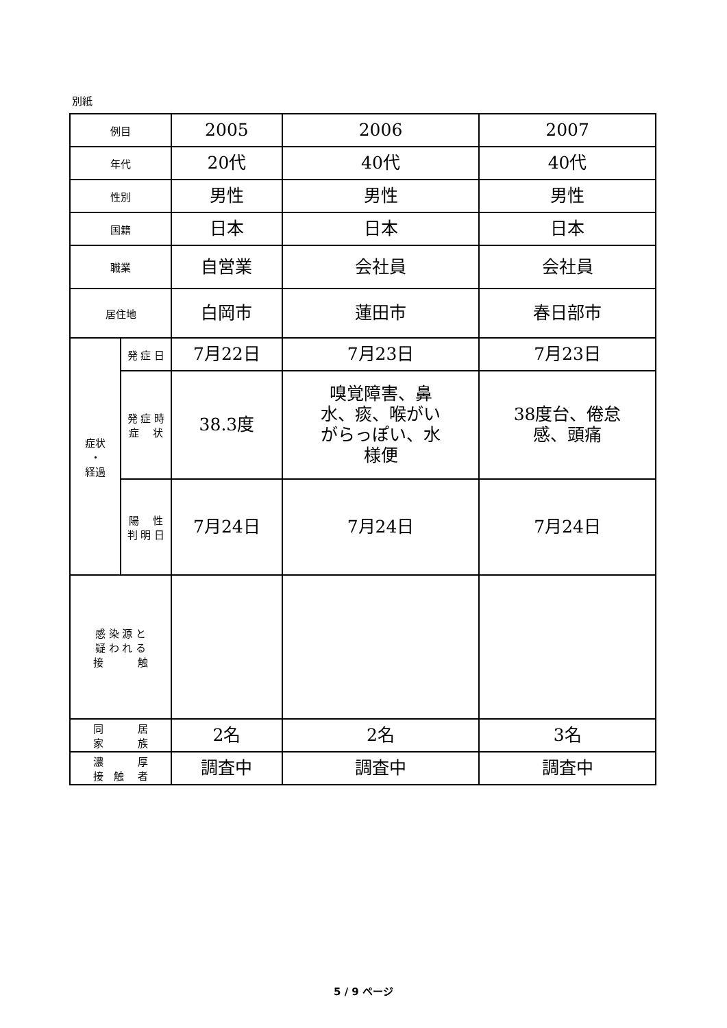別紙
| 例目 | | 2005 | 2006 | 2007 |
| 年代 | | 20代 | 40代 | 40代 |
| 性別 | | 男性 | 男性 | 男性 |
| 国籍 | | 日本 | 日本 | 日本 |
| 職業 | | 自営業 | 会社員 | 会社員 |
| 居住地 | | 白岡市 | 蓮田市 | 春日部市 |
| 症状 ・ 経過 | 発 症 日 | 7月22日 | 7月23日 | 7月23日 |
| | 発 症 時 症 状 | 38.3度 | 嗅覚障害、鼻 水、痰、喉がい がらっぽい、水 様便 | 38度台、倦怠 感、頭痛 |
| | 陽 性 判 明 日 | 7月24日 | 7月24日 | 7月24日 |
| 感 染 源 と 疑 わ れ る 接 触 | | | | |
| 同 居 家 族 | | 2名 | 2名 | 3名 |
| 濃 厚 接 触 者 | | 調査中 | 調査中 | 調査中 |
5 / 9 ページ